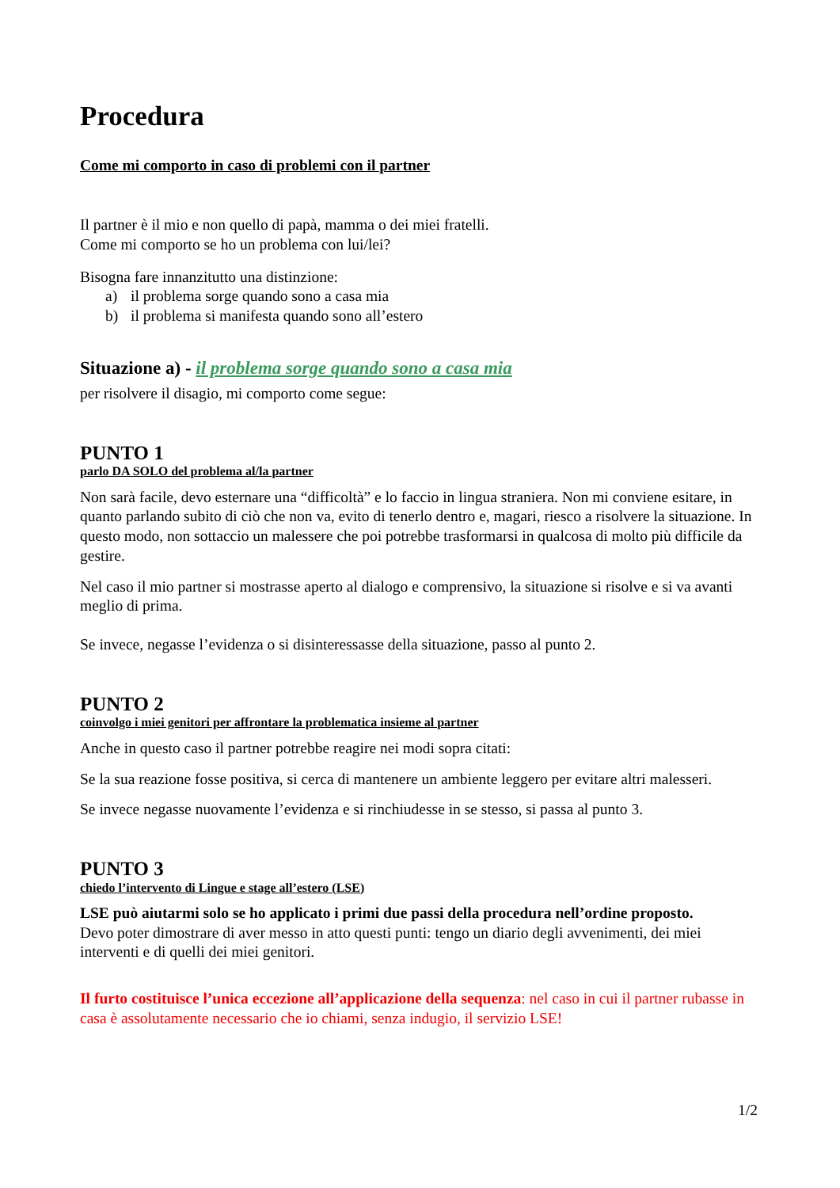Procedura
Come mi comporto in caso di problemi con il partner
Il partner è il mio e non quello di papà, mamma o dei miei fratelli.
Come mi comporto se ho un problema con lui/lei?
Bisogna fare innanzitutto una distinzione:
a) il problema sorge quando sono a casa mia
b) il problema si manifesta quando sono all’estero
Situazione a) - il problema sorge quando sono a casa mia
per risolvere il disagio, mi comporto come segue:
PUNTO 1
parlo DA SOLO del problema al/la partner
Non sarà facile, devo esternare una “difficoltà” e lo faccio in lingua straniera. Non mi conviene esitare, in quanto parlando subito di ciò che non va, evito di tenerlo dentro e, magari, riesco a risolvere la situazione. In questo modo, non sottaccio un malessere che poi potrebbe trasformarsi in qualcosa di molto più difficile da gestire.
Nel caso il mio partner si mostrasse aperto al dialogo e comprensivo, la situazione si risolve e si va avanti meglio di prima.
Se invece, negasse l’evidenza o si disinteressasse della situazione, passo al punto 2.
PUNTO 2
coinvolgo i miei genitori per affrontare la problematica insieme al partner
Anche in questo caso il partner potrebbe reagire nei modi sopra citati:
Se la sua reazione fosse positiva, si cerca di mantenere un ambiente leggero per evitare altri malesseri.
Se invece negasse nuovamente l’evidenza e si rinchiudesse in se stesso, si passa al punto 3.
PUNTO 3
chiedo l’intervento di Lingue e stage all’estero (LSE)
LSE può aiutarmi solo se ho applicato i primi due passi della procedura nell’ordine proposto.
Devo poter dimostrare di aver messo in atto questi punti: tengo un diario degli avvenimenti, dei miei interventi e di quelli dei miei genitori.
Il furto costituisce l’unica eccezione all’applicazione della sequenza: nel caso in cui il partner rubasse in casa è assolutamente necessario che io chiami, senza indugio, il servizio LSE!
1/2